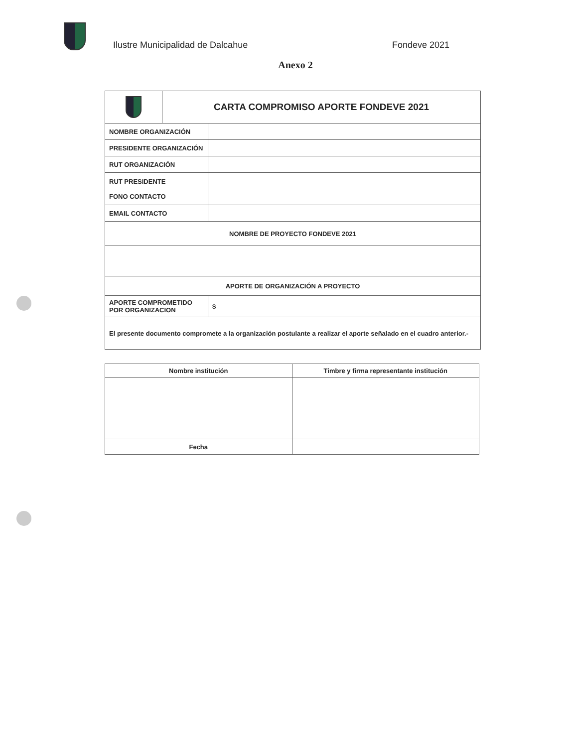Ilustre Municipalidad de Dalcahue
Fondeve 2021
Anexo 2
| | CARTA COMPROMISO APORTE FONDEVE 2021 | |
| NOMBRE ORGANIZACIÓN | | |
| PRESIDENTE ORGANIZACIÓN | | |
| RUT ORGANIZACIÓN | | |
| RUT PRESIDENTE FONO CONTACTO | | |
| EMAIL CONTACTO | | |
| NOMBRE DE PROYECTO FONDEVE 2021 | | |
| APORTE DE ORGANIZACIÓN A PROYECTO | | |
| APORTE COMPROMETIDO POR ORGANIZACION | | $ |
| El presente documento compromete a la organización postulante a realizar el aporte señalado en el cuadro anterior.- | | |
| Nombre institución | Timbre y firma representante institución |
| --- | --- |
| Fecha | |